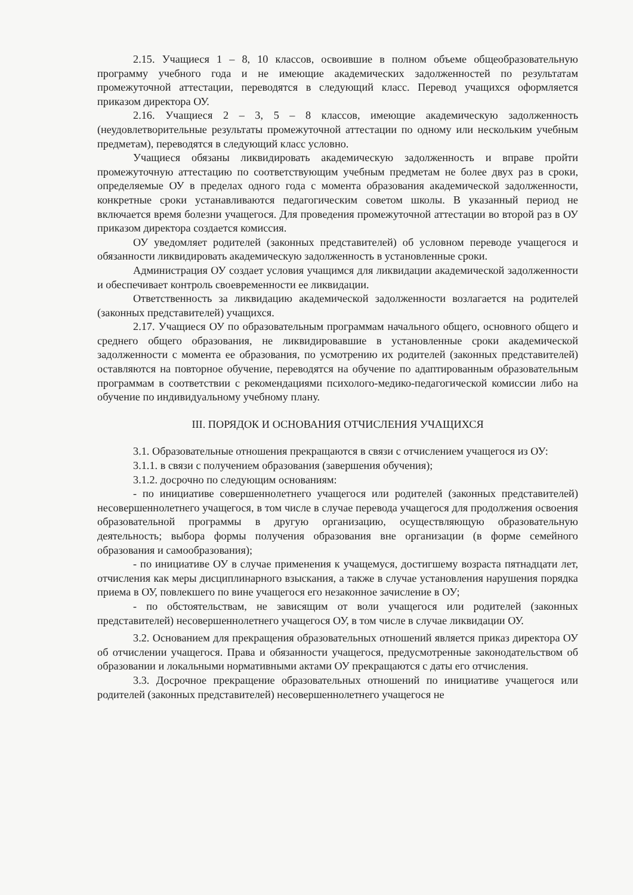2.15. Учащиеся 1 – 8, 10 классов, освоившие в полном объеме общеобразовательную программу учебного года и не имеющие академических задолженностей по результатам промежуточной аттестации, переводятся в следующий класс. Перевод учащихся оформляется приказом директора ОУ.
2.16. Учащиеся 2 – 3, 5 – 8 классов, имеющие академическую задолженность (неудовлетворительные результаты промежуточной аттестации по одному или нескольким учебным предметам), переводятся в следующий класс условно.
Учащиеся обязаны ликвидировать академическую задолженность и вправе пройти промежуточную аттестацию по соответствующим учебным предметам не более двух раз в сроки, определяемые ОУ в пределах одного года с момента образования академической задолженности, конкретные сроки устанавливаются педагогическим советом школы. В указанный период не включается время болезни учащегося. Для проведения промежуточной аттестации во второй раз в ОУ приказом директора создается комиссия.
ОУ уведомляет родителей (законных представителей) об условном переводе учащегося и обязанности ликвидировать академическую задолженность в установленные сроки.
Администрация ОУ создает условия учащимся для ликвидации академической задолженности и обеспечивает контроль своевременности ее ликвидации.
Ответственность за ликвидацию академической задолженности возлагается на родителей (законных представителей) учащихся.
2.17. Учащиеся ОУ по образовательным программам начального общего, основного общего и среднего общего образования, не ликвидировавшие в установленные сроки академической задолженности с момента ее образования, по усмотрению их родителей (законных представителей) оставляются на повторное обучение, переводятся на обучение по адаптированным образовательным программам в соответствии с рекомендациями психолого-медико-педагогической комиссии либо на обучение по индивидуальному учебному плану.
III. ПОРЯДОК И ОСНОВАНИЯ ОТЧИСЛЕНИЯ УЧАЩИХСЯ
3.1. Образовательные отношения прекращаются в связи с отчислением учащегося из ОУ:
3.1.1. в связи с получением образования (завершения обучения);
3.1.2. досрочно по следующим основаниям:
- по инициативе совершеннолетнего учащегося или родителей (законных представителей) несовершеннолетнего учащегося, в том числе в случае перевода учащегося для продолжения освоения образовательной программы в другую организацию, осуществляющую образовательную деятельность; выбора формы получения образования вне организации (в форме семейного образования и самообразования);
- по инициативе ОУ в случае применения к учащемуся, достигшему возраста пятнадцати лет, отчисления как меры дисциплинарного взыскания, а также в случае установления нарушения порядка приема в ОУ, повлекшего по вине учащегося его незаконное зачисление в ОУ;
- по обстоятельствам, не зависящим от воли учащегося или родителей (законных представителей) несовершеннолетнего учащегося ОУ, в том числе в случае ликвидации ОУ.
3.2. Основанием для прекращения образовательных отношений является приказ директора ОУ об отчислении учащегося. Права и обязанности учащегося, предусмотренные законодательством об образовании и локальными нормативными актами ОУ прекращаются с даты его отчисления.
3.3. Досрочное прекращение образовательных отношений по инициативе учащегося или родителей (законных представителей) несовершеннолетнего учащегося не